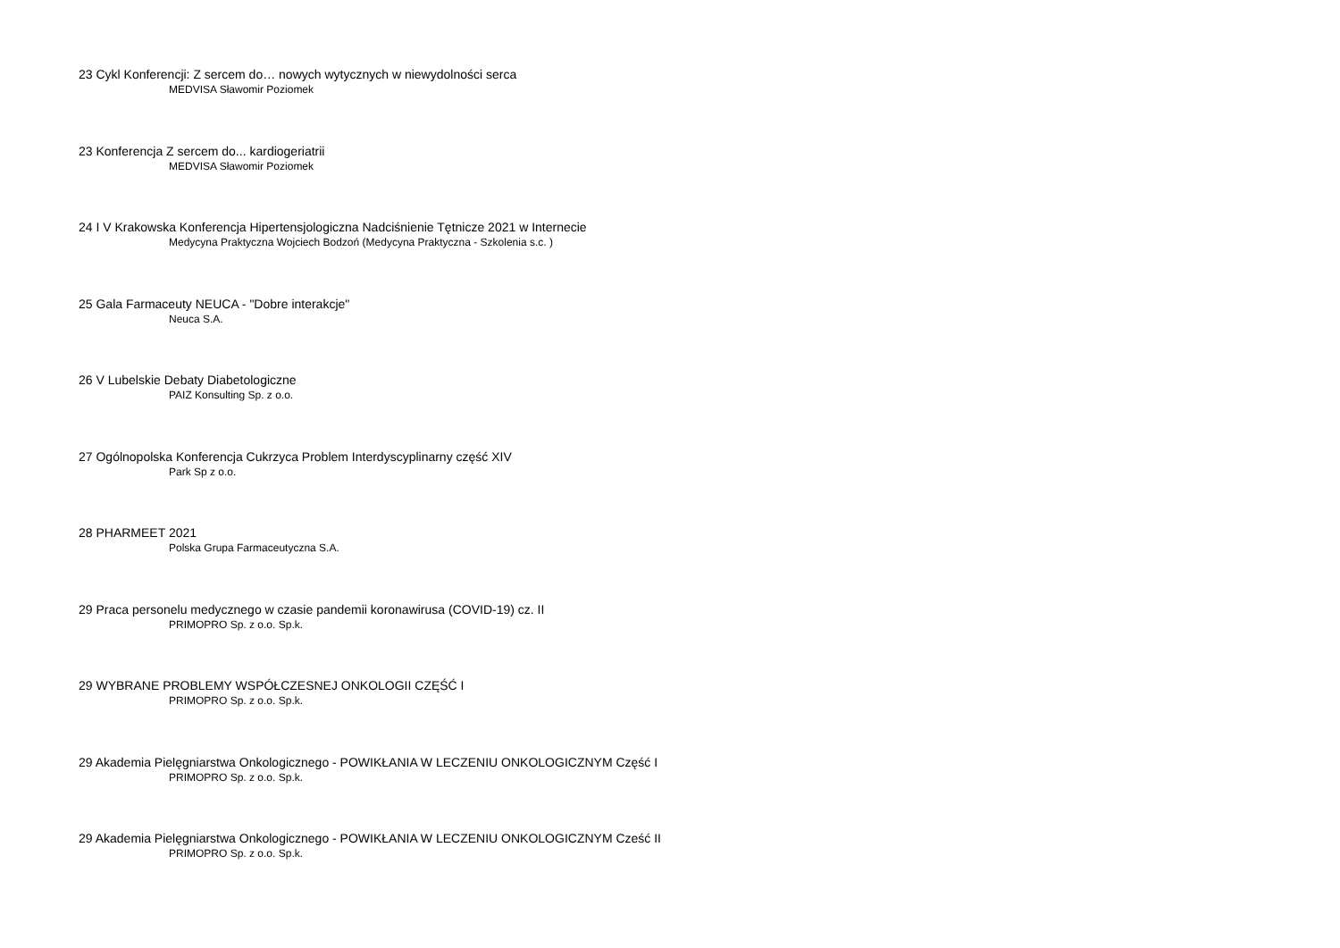23 Cykl Konferencji: Z sercem do… nowych wytycznych w niewydolności serca
MEDVISA Sławomir Poziomek
23 Konferencja Z sercem do... kardiogeriatrii
MEDVISA Sławomir Poziomek
24 I V Krakowska Konferencja Hipertensjologiczna Nadciśnienie Tętnicze 2021 w Internecie
Medycyna Praktyczna Wojciech Bodzoń (Medycyna Praktyczna - Szkolenia s.c. )
25 Gala Farmaceuty NEUCA - "Dobre interakcje"
Neuca S.A.
26 V Lubelskie Debaty Diabetologiczne
PAIZ Konsulting Sp. z o.o.
27 Ogólnopolska Konferencja Cukrzyca Problem Interdyscyplinarny część XIV
Park Sp z o.o.
28 PHARMEET 2021
Polska Grupa Farmaceutyczna S.A.
29 Praca personelu medycznego w czasie pandemii koronawirusa (COVID-19) cz. II
PRIMOPRO Sp. z o.o. Sp.k.
29 WYBRANE PROBLEMY WSPÓŁCZESNEJ ONKOLOGII CZĘŚĆ I
PRIMOPRO Sp. z o.o. Sp.k.
29 Akademia Pielęgniarstwa Onkologicznego - POWIKŁANIA W LECZENIU ONKOLOGICZNYM Część I
PRIMOPRO Sp. z o.o. Sp.k.
29 Akademia Pielęgniarstwa Onkologicznego - POWIKŁANIA W LECZENIU ONKOLOGICZNYM Cześć II
PRIMOPRO Sp. z o.o. Sp.k.